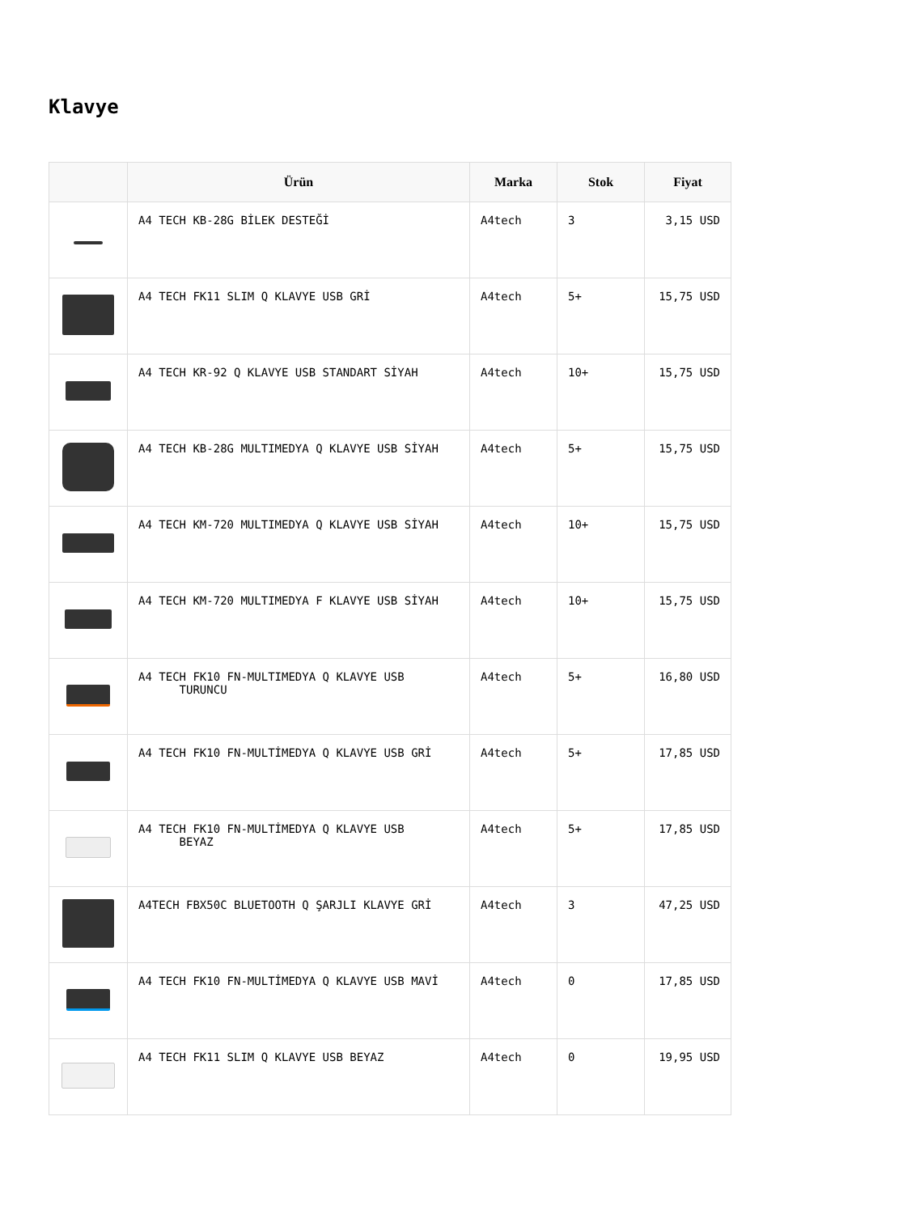Klavye
| | Ürün | Marka | Stok | Fiyat |
| --- | --- | --- | --- | --- |
| | A4 TECH KB-28G BİLEK DESTEĞİ | A4tech | 3 | 3,15 USD |
| | A4 TECH FK11 SLIM Q KLAVYE USB GRİ | A4tech | 5+ | 15,75 USD |
| | A4 TECH KR-92 Q KLAVYE USB STANDART SİYAH | A4tech | 10+ | 15,75 USD |
| | A4 TECH KB-28G MULTIMEDYA Q KLAVYE USB SİYAH | A4tech | 5+ | 15,75 USD |
| | A4 TECH KM-720 MULTIMEDYA Q KLAVYE USB SİYAH | A4tech | 10+ | 15,75 USD |
| | A4 TECH KM-720 MULTIMEDYA F KLAVYE USB SİYAH | A4tech | 10+ | 15,75 USD |
| | A4 TECH FK10 FN-MULTIMEDYA Q KLAVYE USB TURUNCU | A4tech | 5+ | 16,80 USD |
| | A4 TECH FK10 FN-MULTİMEDYA Q KLAVYE USB GRİ | A4tech | 5+ | 17,85 USD |
| | A4 TECH FK10 FN-MULTİMEDYA Q KLAVYE USB BEYAZ | A4tech | 5+ | 17,85 USD |
| | A4TECH FBX50C BLUETOOTH Q ŞARJLI KLAVYE GRİ | A4tech | 3 | 47,25 USD |
| | A4 TECH FK10 FN-MULTİMEDYA Q KLAVYE USB MAVİ | A4tech | 0 | 17,85 USD |
| | A4 TECH FK11 SLIM Q KLAVYE USB BEYAZ | A4tech | 0 | 19,95 USD |